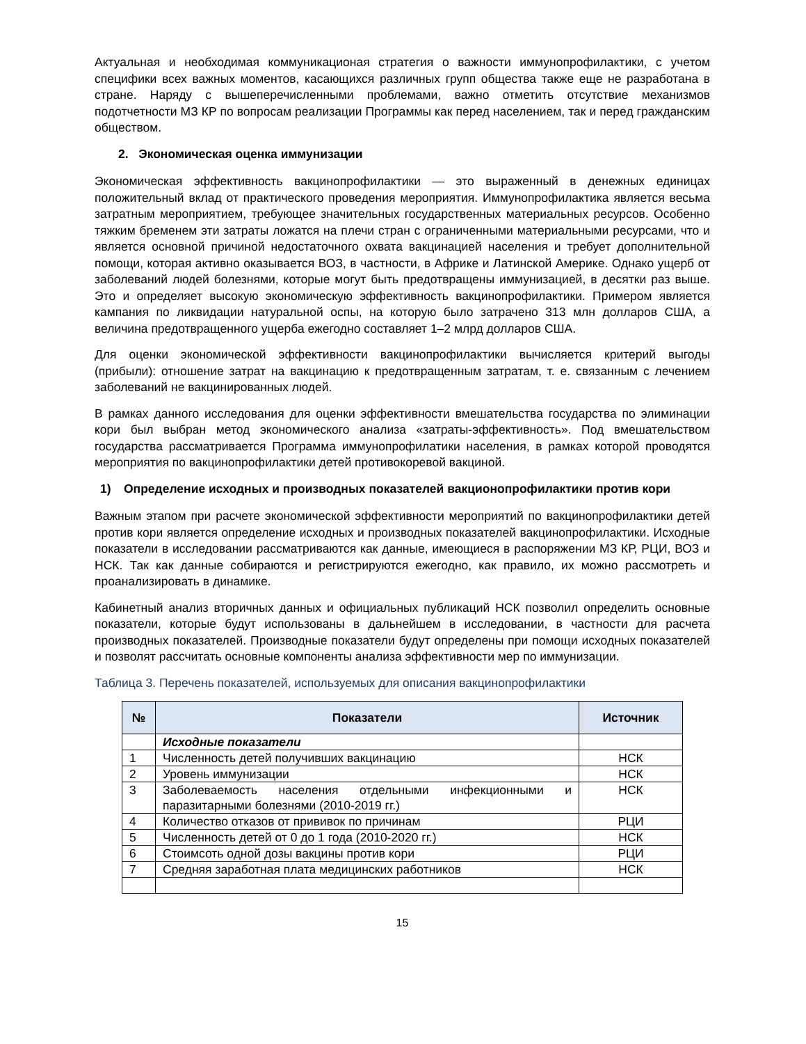Актуальная и необходимая коммуникационая стратегия о важности иммунопрофилактики, с учетом специфики всех важных моментов, касающихся различных групп общества также еще не разработана в стране. Наряду с вышеперечисленными проблемами, важно отметить отсутствие механизмов подотчетности МЗ КР по вопросам реализации Программы как перед населением, так и перед гражданским обществом.
2. Экономическая оценка иммунизации
Экономическая эффективность вакцинопрофилактики — это выраженный в денежных единицах положительный вклад от практического проведения мероприятия. Иммунопрофилактика является весьма затратным мероприятием, требующее значительных государственных материальных ресурсов. Особенно тяжким бременем эти затраты ложатся на плечи стран с ограниченными материальными ресурсами, что и является основной причиной недостаточного охвата вакцинацией населения и требует дополнительной помощи, которая активно оказывается ВОЗ, в частности, в Африке и Латинской Америке. Однако ущерб от заболеваний людей болезнями, которые могут быть предотвращены иммунизацией, в десятки раз выше. Это и определяет высокую экономическую эффективность вакцинопрофилактики. Примером является кампания по ликвидации натуральной оспы, на которую было затрачено 313 млн долларов США, а величина предотвращенного ущерба ежегодно составляет 1–2 млрд долларов США.
Для оценки экономической эффективности вакцинопрофилактики вычисляется критерий выгоды (прибыли): отношение затрат на вакцинацию к предотвращенным затратам, т. е. связанным с лечением заболеваний не вакцинированных людей.
В рамках данного исследования для оценки эффективности вмешательства государства по элиминации кори был выбран метод экономического анализа «затраты-эффективность». Под вмешательством государства рассматривается Программа иммунопрофилатики населения, в рамках которой проводятся мероприятия по вакцинопрофилактики детей противокоревой вакциной.
1) Определение исходных и производных показателей вакционопрофилактики против кори
Важным этапом при расчете экономической эффективности мероприятий по вакцинопрофилактики детей против кори является определение исходных и производных показателей вакцинопрофилактики. Исходные показатели в исследовании рассматриваются как данные, имеющиеся в распоряжении МЗ КР, РЦИ, ВОЗ и НСК. Так как данные собираются и регистрируются ежегодно, как правило, их можно рассмотреть и проанализировать в динамике.
Кабинетный анализ вторичных данных и официальных публикаций НСК позволил определить основные показатели, которые будут использованы в дальнейшем в исследовании, в частности для расчета производных показателей. Производные показатели будут определены при помощи исходных показателей и позволят рассчитать основные компоненты анализа эффективности мер по иммунизации.
Таблица 3. Перечень показателей, используемых для описания вакцинопрофилактики
| № | Показатели | Источник |
| --- | --- | --- |
| | Исходные показатели | |
| 1 | Численность детей получивших вакцинацию | НСК |
| 2 | Уровень иммунизации | НСК |
| 3 | Заболеваемость населения отдельными инфекционными и паразитарными болезнями (2010-2019 гг.) | НСК |
| 4 | Количество отказов от прививок по причинам | РЦИ |
| 5 | Численность детей от 0 до 1 года (2010-2020 гг.) | НСК |
| 6 | Стоимсоть одной дозы вакцины против кори | РЦИ |
| 7 | Средняя заработная плата медицинских работников | НСК |
15